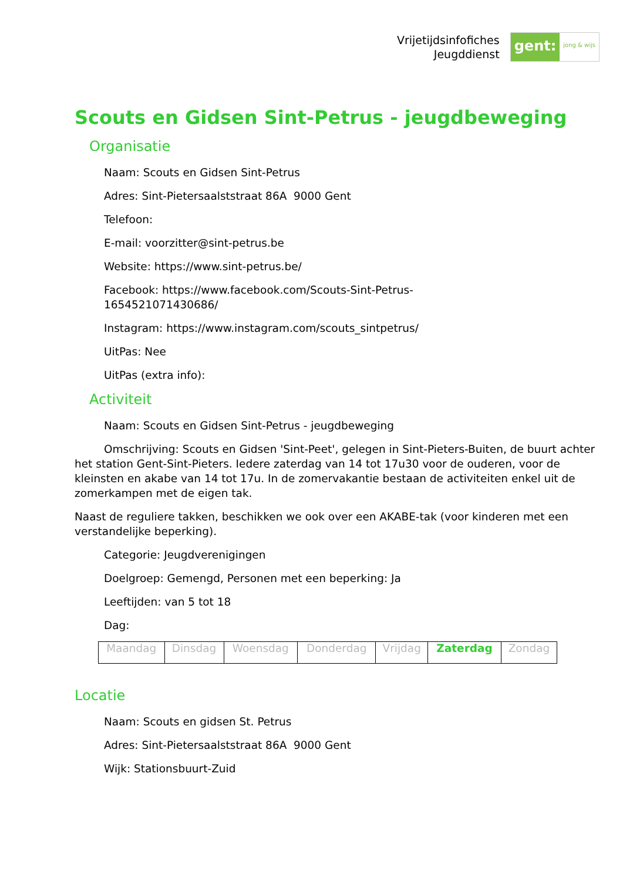Vrijetijdsinfofiches
Jeugddienst
gent: jong & wijs
Scouts en Gidsen Sint-Petrus - jeugdbeweging
Organisatie
Naam: Scouts en Gidsen Sint-Petrus
Adres: Sint-Pietersaalststraat 86A 9000 Gent
Telefoon:
E-mail: voorzitter@sint-petrus.be
Website: https://www.sint-petrus.be/
Facebook: https://www.facebook.com/Scouts-Sint-Petrus-
1654521071430686/
Instagram: https://www.instagram.com/scouts_sintpetrus/
UitPas: Nee
UitPas (extra info):
Activiteit
Naam: Scouts en Gidsen Sint-Petrus - jeugdbeweging
Omschrijving: Scouts en Gidsen 'Sint-Peet', gelegen in Sint-Pieters-Buiten, de buurt achter het station Gent-Sint-Pieters. Iedere zaterdag van 14 tot 17u30 voor de ouderen, voor de kleinsten en akabe van 14 tot 17u. In de zomervakantie bestaan de activiteiten enkel uit de zomerkampen met de eigen tak.
Naast de reguliere takken, beschikken we ook over een AKABE-tak (voor kinderen met een verstandelijke beperking).
Categorie: Jeugdverenigingen
Doelgroep: Gemengd, Personen met een beperking: Ja
Leeftijden: van 5 tot 18
Dag:
| Maandag | Dinsdag | Woensdag | Donderdag | Vrijdag | Zaterdag | Zondag |
Locatie
Naam: Scouts en gidsen St. Petrus
Adres: Sint-Pietersaalststraat 86A 9000 Gent
Wijk: Stationsbuurt-Zuid